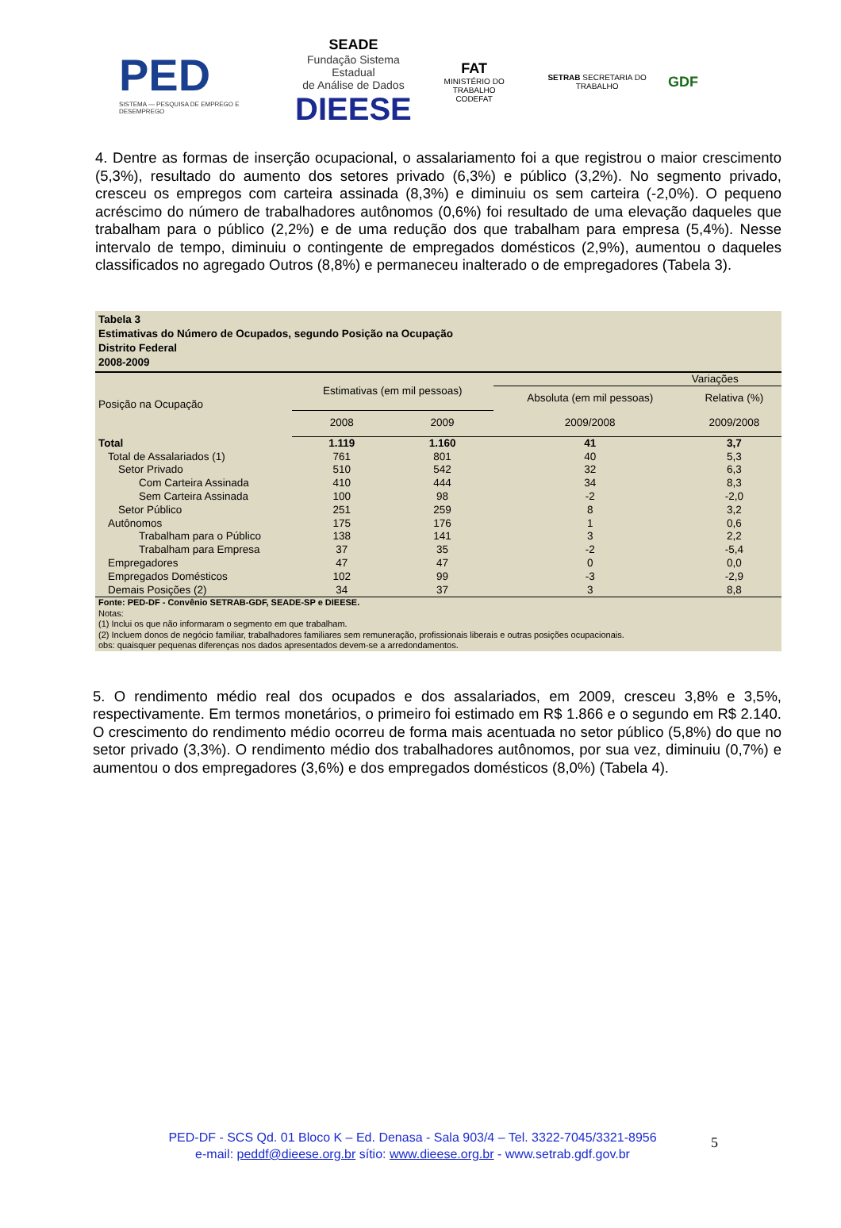PED
SISTEMA — PESQUISA DE EMPREGO E DESEMPREGO
SEADE
Fundação Sistema Estadual
de Análise de Dados
DIEESE
FAT
MINISTÉRIO DO TRABALHO
CODEFAT
SETRAB SECRETARIA DO TRABALHO
GDF
4. Dentre as formas de inserção ocupacional, o assalariamento foi a que registrou o maior crescimento (5,3%), resultado do aumento dos setores privado (6,3%) e público (3,2%). No segmento privado, cresceu os empregos com carteira assinada (8,3%) e diminuiu os sem carteira (-2,0%). O pequeno acréscimo do número de trabalhadores autônomos (0,6%) foi resultado de uma elevação daqueles que trabalham para o público (2,2%) e de uma redução dos que trabalham para empresa (5,4%). Nesse intervalo de tempo, diminuiu o contingente de empregados domésticos (2,9%), aumentou o daqueles classificados no agregado Outros (8,8%) e permaneceu inalterado o de empregadores (Tabela 3).
Tabela 3
Estimativas do Número de Ocupados, segundo Posição na Ocupação
Distrito Federal
2008-2009
| Posição na Ocupação | Estimativas (em mil pessoas) | | Variações | |
| --- | --- | --- | --- | --- |
| | | | Absoluta (em mil pessoas) | Relativa (%) |
| | 2008 | 2009 | 2009/2008 | 2009/2008 |
| Total | 1.119 | 1.160 | 41 | 3,7 |
| Total de Assalariados (1) | 761 | 801 | 40 | 5,3 |
| Setor Privado | 510 | 542 | 32 | 6,3 |
| Com Carteira Assinada | 410 | 444 | 34 | 8,3 |
| Sem Carteira Assinada | 100 | 98 | -2 | -2,0 |
| Setor Público | 251 | 259 | 8 | 3,2 |
| Autônomos | 175 | 176 | 1 | 0,6 |
| Trabalham para o Público | 138 | 141 | 3 | 2,2 |
| Trabalham para Empresa | 37 | 35 | -2 | -5,4 |
| Empregadores | 47 | 47 | 0 | 0,0 |
| Empregados Domésticos | 102 | 99 | -3 | -2,9 |
| Demais Posições (2) | 34 | 37 | 3 | 8,8 |
Fonte: PED-DF - Convênio SETRAB-GDF, SEADE-SP e DIEESE.
Notas:
(1) Inclui os que não informaram o segmento em que trabalham.
(2) Incluem donos de negócio familiar, trabalhadores familiares sem remuneração, profissionais liberais e outras posições ocupacionais.
obs: quaisquer pequenas diferenças nos dados apresentados devem-se a arredondamentos.
5. O rendimento médio real dos ocupados e dos assalariados, em 2009, cresceu 3,8% e 3,5%, respectivamente. Em termos monetários, o primeiro foi estimado em R$ 1.866 e o segundo em R$ 2.140. O crescimento do rendimento médio ocorreu de forma mais acentuada no setor público (5,8%) do que no setor privado (3,3%). O rendimento médio dos trabalhadores autônomos, por sua vez, diminuiu (0,7%) e aumentou o dos empregadores (3,6%) e dos empregados domésticos (8,0%) (Tabela 4).
PED-DF - SCS Qd. 01 Bloco K – Ed. Denasa - Sala 903/4 – Tel. 3322-7045/3321-8956
e-mail: peddf@dieese.org.br sítio: www.dieese.org.br - www.setrab.gdf.gov.br
5